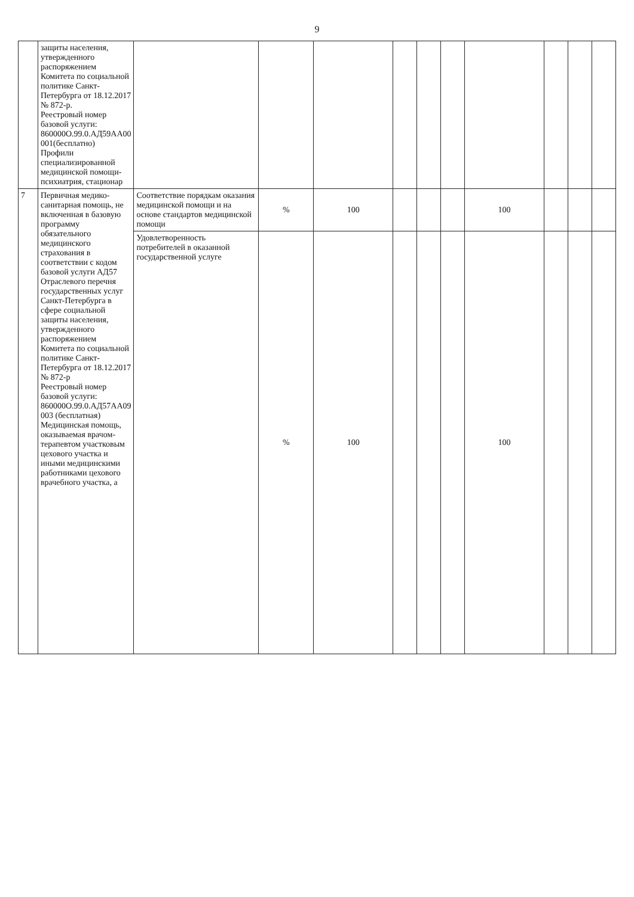9
| | защиты населения, утвержденного распоряжением Комитета по социальной политике Санкт-Петербурга от 18.12.2017 № 872-р. Реестровый номер базовой услуги: 860000О.99.0.АД59АА00 001(бесплатно) Профили специализированной медицинской помощи-психиатрия, стационар | | | | | | | | | | |
| 7 | Первичная медико-санитарная помощь, не включенная в базовую программу обязательного медицинского страхования в соответствии с кодом базовой услуги АД57 Отраслевого перечня государственных услуг Санкт-Петербурга в сфере социальной защиты населения, утвержденного распоряжением Комитета по социальной политике Санкт-Петербурга от 18.12.2017 № 872-р Реестровый номер базовой услуги: 860000О.99.0.АД57АА09 003 (бесплатная) Медицинская помощь, оказываемая врачом-терапевтом участковым цехового участка и иными медицинскими работниками цехового врачебного участка, а | Соответствие порядкам оказания медицинской помощи и на основе стандартов медицинской помощи | % | 100 | | | | 100 | | | |
| | | Удовлетворенность потребителей в оказанной государственной услуге | % | 100 | | | | 100 | | | |